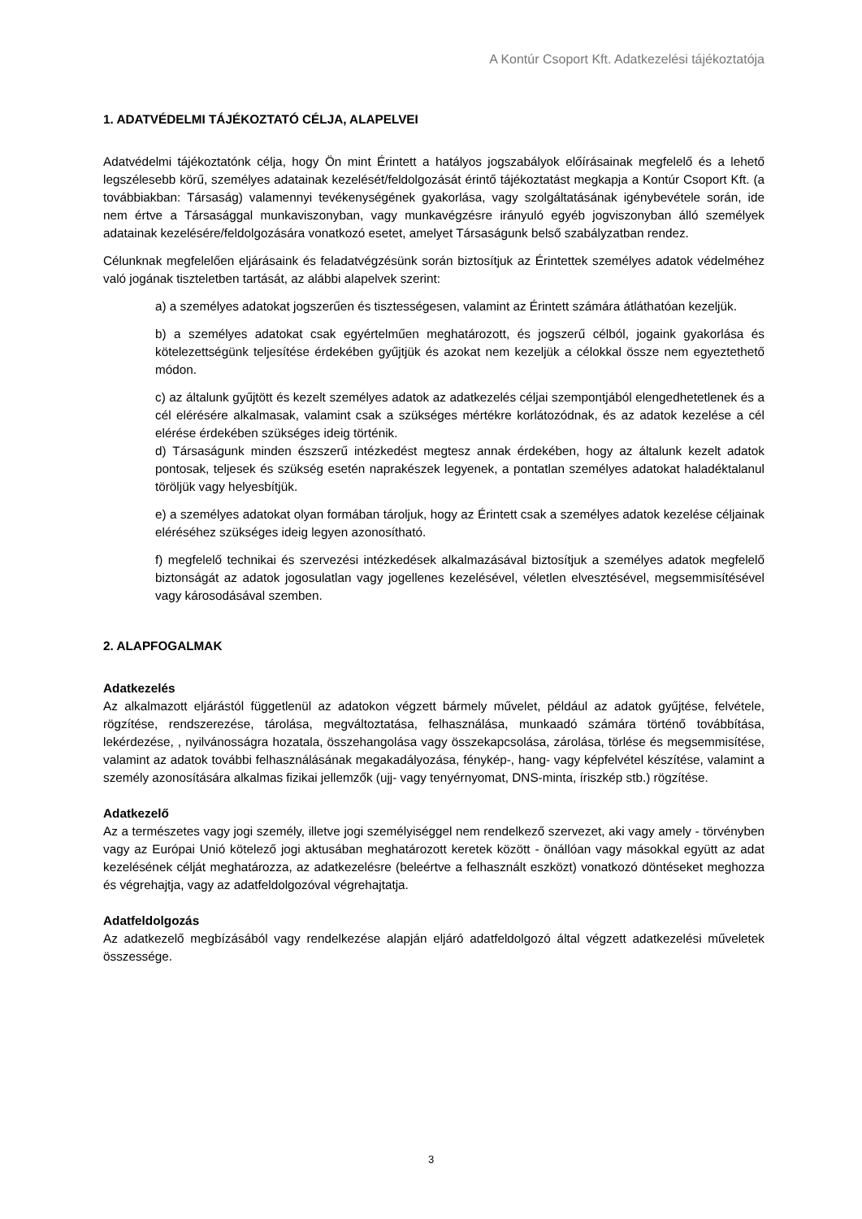A Kontúr Csoport Kft. Adatkezelési tájékoztatója
1. ADATVÉDELMI TÁJÉKOZTATÓ CÉLJA, ALAPELVEI
Adatvédelmi tájékoztatónk célja, hogy Ön mint Érintett a hatályos jogszabályok előírásainak megfelelő és a lehető legszélesebb körű, személyes adatainak kezelését/feldolgozását érintő tájékoztatást megkapja a Kontúr Csoport Kft. (a továbbiakban: Társaság) valamennyi tevékenységének gyakorlása, vagy szolgáltatásának igénybevétele során, ide nem értve a Társasággal munkaviszonyban, vagy munkavégzésre irányuló egyéb jogviszonyban álló személyek adatainak kezelésére/feldolgozására vonatkozó esetet, amelyet Társaságunk belső szabályzatban rendez.
Célunknak megfelelően eljárásaink és feladatvégzésünk során biztosítjuk az Érintettek személyes adatok védelméhez való jogának tiszteletben tartását, az alábbi alapelvek szerint:
a) a személyes adatokat jogszerűen és tisztességesen, valamint az Érintett számára átláthatóan kezeljük.
b) a személyes adatokat csak egyértelműen meghatározott, és jogszerű célból, jogaink gyakorlása és kötelezettségünk teljesítése érdekében gyűjtjük és azokat nem kezeljük a célokkal össze nem egyeztethető módon.
c) az általunk gyűjtött és kezelt személyes adatok az adatkezelés céljai szempontjából elengedhetetlenek és a cél elérésére alkalmasak, valamint csak a szükséges mértékre korlátozódnak, és az adatok kezelése a cél elérése érdekében szükséges ideig történik.
d) Társaságunk minden észszerű intézkedést megtesz annak érdekében, hogy az általunk kezelt adatok pontosak, teljesek és szükség esetén naprakészek legyenek, a pontatlan személyes adatokat haladéktalanul töröljük vagy helyesbítjük.
e) a személyes adatokat olyan formában tároljuk, hogy az Érintett csak a személyes adatok kezelése céljainak eléréséhez szükséges ideig legyen azonosítható.
f) megfelelő technikai és szervezési intézkedések alkalmazásával biztosítjuk a személyes adatok megfelelő biztonságát az adatok jogosulatlan vagy jogellenes kezelésével, véletlen elvesztésével, megsemmisítésével vagy károsodásával szemben.
2. ALAPFOGALMAK
Adatkezelés
Az alkalmazott eljárástól függetlenül az adatokon végzett bármely művelet, például az adatok gyűjtése, felvétele, rögzítése, rendszerezése, tárolása, megváltoztatása, felhasználása, munkaadó számára történő továbbítása, lekérdezése, , nyilvánosságra hozatala, összehangolása vagy összekapcsolása, zárolása, törlése és megsemmisítése, valamint az adatok további felhasználásának megakadályozása, fénykép-, hang- vagy képfelvétel készítése, valamint a személy azonosítására alkalmas fizikai jellemzők (ujj- vagy tenyérnyomat, DNS-minta, íriszkép stb.) rögzítése.
Adatkezelő
Az a természetes vagy jogi személy, illetve jogi személyiséggel nem rendelkező szervezet, aki vagy amely - törvényben vagy az Európai Unió kötelező jogi aktusában meghatározott keretek között - önállóan vagy másokkal együtt az adat kezelésének célját meghatározza, az adatkezelésre (beleértve a felhasznált eszközt) vonatkozó döntéseket meghozza és végrehajtja, vagy az adatfeldolgozóval végrehajtatja.
Adatfeldolgozás
Az adatkezelő megbízásából vagy rendelkezése alapján eljáró adatfeldolgozó által végzett adatkezelési műveletek összessége.
3